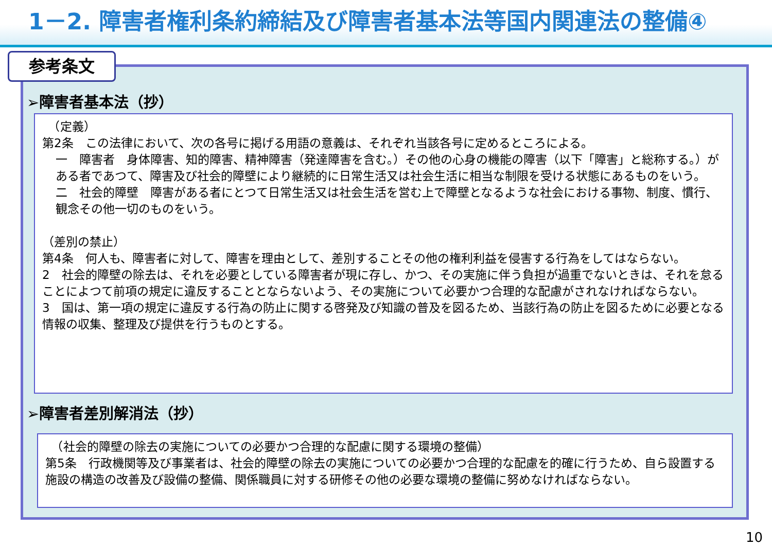1－2. 障害者権利条約締結及び障害者基本法等国内関連法の整備④
参考条文
➢障害者基本法（抄）
　（定義）
第2条　この法律において、次の各号に掲げる用語の意義は、それぞれ当該各号に定めるところによる。
一　障害者　身体障害、知的障害、精神障害（発達障害を含む。）その他の心身の機能の障害（以下「障害」と総称する。）がある者であつて、障害及び社会的障壁により継続的に日常生活又は社会生活に相当な制限を受ける状態にあるものをいう。
二　社会的障壁　障害がある者にとつて日常生活又は社会生活を営む上で障壁となるような社会における事物、制度、慣行、観念その他一切のものをいう。
（差別の禁止）
第4条　何人も、障害者に対して、障害を理由として、差別することその他の権利利益を侵害する行為をしてはならない。
2　社会的障壁の除去は、それを必要としている障害者が現に存し、かつ、その実施に伴う負担が過重でないときは、それを怠ることによつて前項の規定に違反することとならないよう、その実施について必要かつ合理的な配慮がされなければならない。
3　国は、第一項の規定に違反する行為の防止に関する啓発及び知識の普及を図るため、当該行為の防止を図るために必要となる情報の収集、整理及び提供を行うものとする。
➢障害者差別解消法（抄）
　（社会的障壁の除去の実施についての必要かつ合理的な配慮に関する環境の整備）
第5条　行政機関等及び事業者は、社会的障壁の除去の実施についての必要かつ合理的な配慮を的確に行うため、自ら設置する施設の構造の改善及び設備の整備、関係職員に対する研修その他の必要な環境の整備に努めなければならない。
10